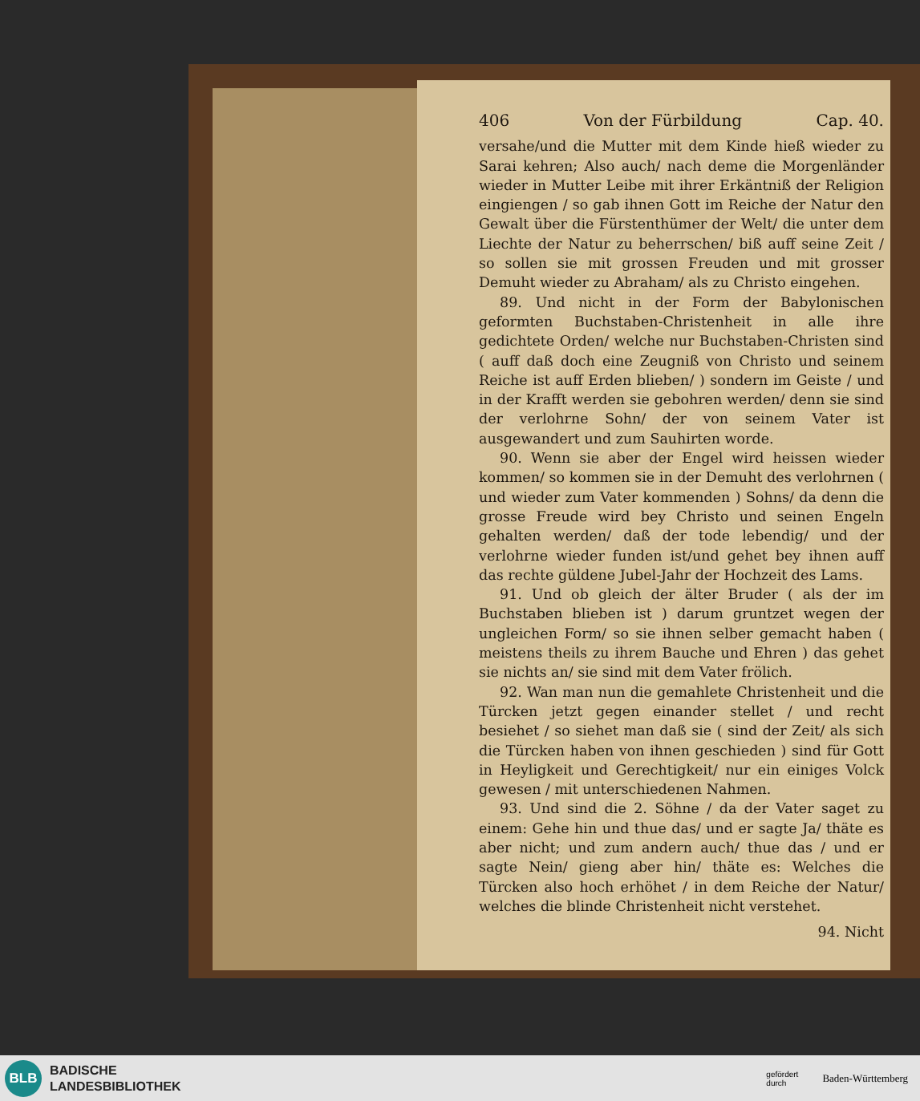406 Von der Fürbildung Cap. 40.
versahe/und die Mutter mit dem Kinde hieß wieder zu Sarai kehren; Also auch/ nach deme die Morgenländer wieder in Mutter Leibe mit ihrer Erkäntniß der Religion eingiengen / so gab ihnen Gott im Reiche der Natur den Gewalt über die Fürstenthümer der Welt/ die unter dem Liechte der Natur zu beherrschen/ biß auff seine Zeit / so sollen sie mit grossen Freuden und mit grosser Demuht wieder zu Abraham/ als zu Christo eingehen.
89. Und nicht in der Form der Babylonischen geformten Buchstaben-Christenheit in alle ihre gedichtete Orden/ welche nur Buchstaben-Christen sind ( auff daß doch eine Zeugniß von Christo und seinem Reiche ist auff Erden blieben/ ) sondern im Geiste / und in der Krafft werden sie gebohren werden/ denn sie sind der verlohrne Sohn/ der von seinem Vater ist ausgewandert und zum Sauhirten worde.
90. Wenn sie aber der Engel wird heissen wieder kommen/ so kommen sie in der Demuht des verlohrnen ( und wieder zum Vater kommenden ) Sohns/ da denn die grosse Freude wird bey Christo und seinen Engeln gehalten werden/ daß der tode lebendig/ und der verlohrne wieder funden ist/und gehet bey ihnen auff das rechte güldene Jubel-Jahr der Hochzeit des Lams.
91. Und ob gleich der älter Bruder ( als der im Buchstaben blieben ist ) darum gruntzet wegen der ungleichen Form/ so sie ihnen selber gemacht haben ( meistens theils zu ihrem Bauche und Ehren ) das gehet sie nichts an/ sie sind mit dem Vater frölich.
92. Wan man nun die gemahlete Christenheit und die Türcken jetzt gegen einander stellet / und recht besiehet / so siehet man daß sie ( sind der Zeit/ als sich die Türcken haben von ihnen geschieden ) sind für Gott in Heyligkeit und Gerechtigkeit/ nur ein einiges Volck gewesen / mit unterschiedenen Nahmen.
93. Und sind die 2. Söhne / da der Vater saget zu einem: Gehe hin und thue das/ und er sagte Ja/ thäte es aber nicht; und zum andern auch/ thue das / und er sagte Nein/ gieng aber hin/ thäte es: Welches die Türcken also hoch erhöhet / in dem Reiche der Natur/ welches die blinde Christenheit nicht verstehet.
94. Nicht
BLB
BADISCHE
LANDESBIBLIOTHEK
gefördert
durch Baden-Württemberg